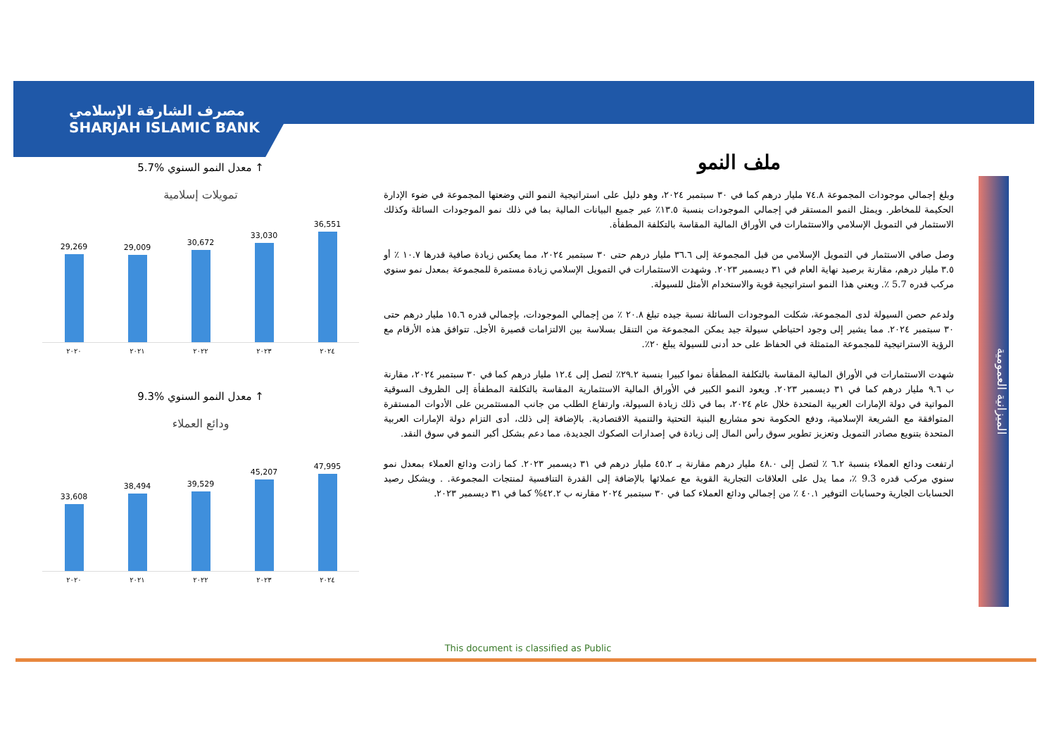مصرف الشارقة الإسلامي
SHARJAH ISLAMIC BANK
5.7% معدل النمو السنوي ↑
تمويلات إسلامية
29,269
29,009
30,672
33,030
36,551
٢٠٢٠ ٢٠٢١ ٢٠٢٢ ٢٠٢٣ ٢٠٢٤
9.3% معدل النمو السنوي ↑
ودائع العملاء
33,608
38,494
39,529
45,207
47,995
٢٠٢٠ ٢٠٢١ ٢٠٢٢ ٢٠٢٣ ٢٠٢٤
ملف النمو
وبلغ إجمالي موجودات المجموعة ٧٤.٨ مليار درهم كما في ٣٠ سبتمبر ٢٠٢٤، وهو دليل على استراتيجية النمو التي وضعتها المجموعة في ضوء الإدارة الحكيمة للمخاطر. ويمثل النمو المستقر في إجمالي الموجودات بنسبة ١٣.٥٪ عبر جميع البيانات المالية بما في ذلك نمو الموجودات السائلة وكذلك الاستثمار في التمويل الإسلامي والاستثمارات في الأوراق المالية المقاسة بالتكلفة المطفأة.
وصل صافي الاستثمار في التمويل الإسلامي من قبل المجموعة إلى ٣٦.٦ مليار درهم حتى ٣٠ سبتمبر ٢٠٢٤، مما يعكس زيادة صافية قدرها ١٠.٧ ٪ أو ٣.٥ مليار درهم، مقارنة برصيد نهاية العام في ٣١ ديسمبر ٢٠٢٣. وشهدت الاستثمارات في التمويل الإسلامي زيادة مستمرة للمجموعة بمعدل نمو سنوي مركب قدره 5.7 ٪. ويعني هذا النمو استراتيجية قوية والاستخدام الأمثل للسيولة.
ولدعم حصن السيولة لدى المجموعة، شكلت الموجودات السائلة نسبة جيده تبلغ ٢٠.٨ ٪ من إجمالي الموجودات، بإجمالي قدره ١٥.٦ مليار درهم حتى ٣٠ سبتمبر ٢٠٢٤. مما يشير إلى وجود احتياطي سيولة جيد يمكن المجموعة من التنقل بسلاسة بين الالتزامات قصيرة الأجل. تتوافق هذه الأرقام مع الرؤية الاستراتيجية للمجموعة المتمثلة في الحفاظ على حد أدنى للسيولة يبلغ ٢٠٪.
شهدت الاستثمارات في الأوراق المالية المقاسة بالتكلفة المطفأة نموا كبيرا بنسبة ٢٩.٢٪ لتصل إلى ١٢.٤ مليار درهم كما في ٣٠ سبتمبر ٢٠٢٤، مقارنة ب ٩.٦ مليار درهم كما في ٣١ ديسمبر ٢٠٢٣. ويعود النمو الكبير في الأوراق المالية الاستثمارية المقاسة بالتكلفة المطفأة إلى الظروف السوقية المواتية في دولة الإمارات العربية المتحدة خلال عام ٢٠٢٤، بما في ذلك زيادة السيولة، وارتفاع الطلب من جانب المستثمرين على الأدوات المستقرة المتوافقة مع الشريعة الإسلامية، ودفع الحكومة نحو مشاريع البنية التحتية والتنمية الاقتصادية. بالإضافة إلى ذلك، أدى التزام دولة الإمارات العربية المتحدة بتنويع مصادر التمويل وتعزيز تطوير سوق رأس المال إلى زيادة في إصدارات الصكوك الجديدة، مما دعم بشكل أكبر النمو في سوق النقد.
ارتفعت ودائع العملاء بنسبة ٦.٢ ٪ لتصل إلى ٤٨.٠ مليار درهم مقارنة بـ ٤٥.٢ مليار درهم في ٣١ ديسمبر ٢٠٢٣. كما زادت ودائع العملاء بمعدل نمو سنوي مركب قدره 9.3 ٪، مما يدل على العلاقات التجارية القوية مع عملائها بالإضافة إلى القدرة التنافسية لمنتجات المجموعة. . ويشكل رصيد الحسابات الجارية وحسابات التوفير ٤٠.١ ٪ من إجمالي ودائع العملاء كما في ٣٠ سبتمبر ٢٠٢٤ مقارنه ب ٤٢.٢% كما في ٣١ ديسمبر ٢٠٢٣.
الميزانية العمومية
This document is classified as Public